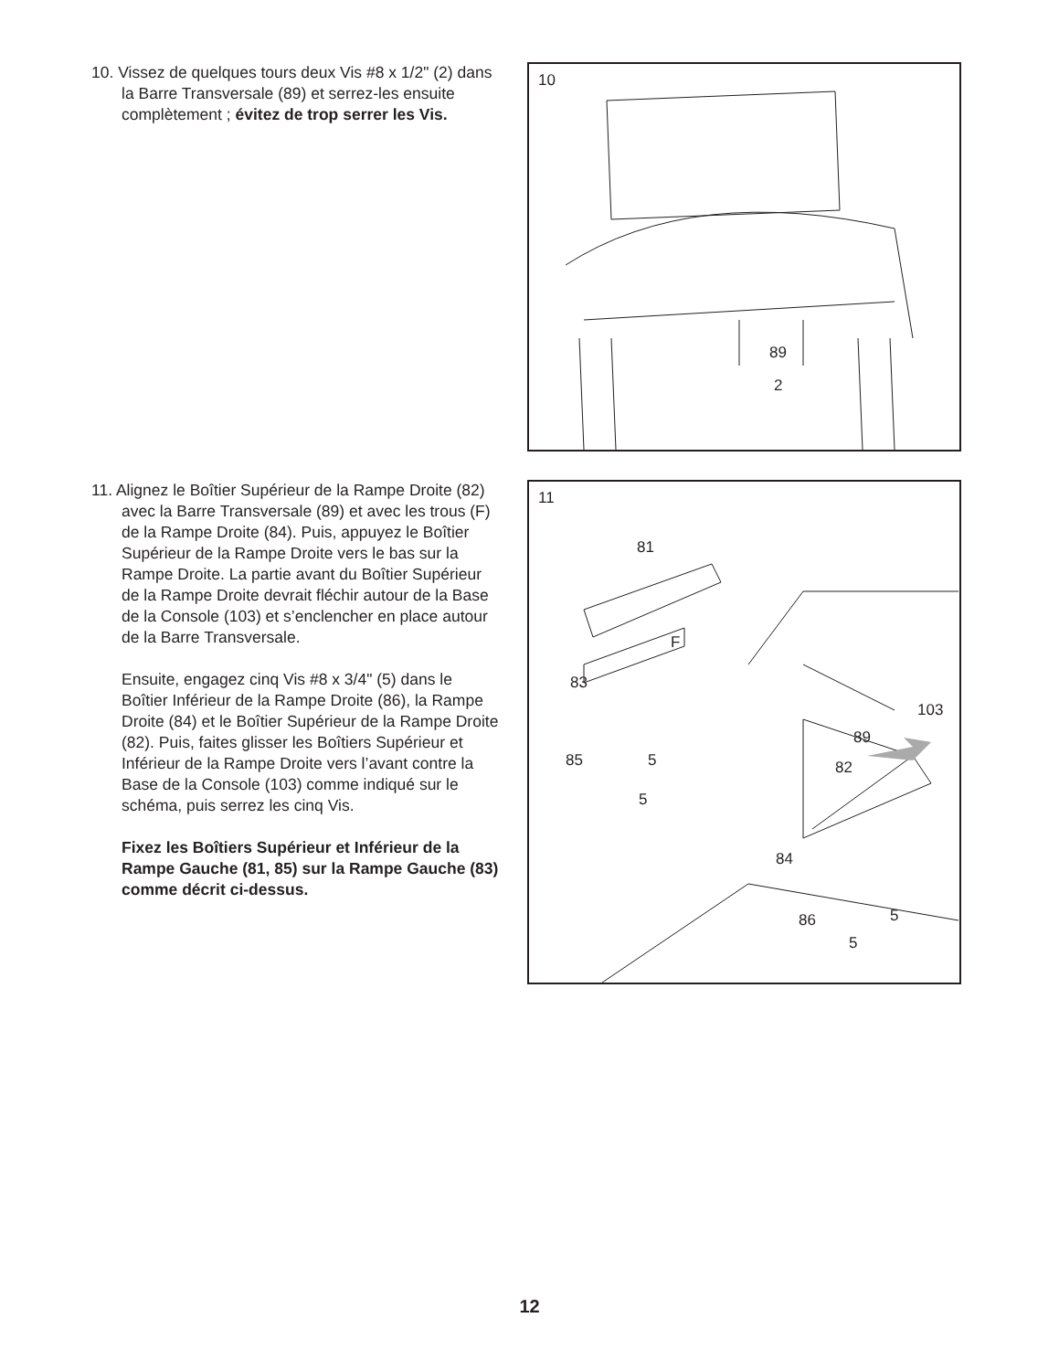10. Vissez de quelques tours deux Vis #8 x 1/2" (2) dans la Barre Transversale (89) et serrez-les ensuite complètement ; évitez de trop serrer les Vis.
10
89
2
11. Alignez le Boîtier Supérieur de la Rampe Droite (82) avec la Barre Transversale (89) et avec les trous (F) de la Rampe Droite (84). Puis, appuyez le Boîtier Supérieur de la Rampe Droite vers le bas sur la Rampe Droite. La partie avant du Boîtier Supérieur de la Rampe Droite devrait fléchir autour de la Base de la Console (103) et s’enclencher en place autour de la Barre Transversale.
Ensuite, engagez cinq Vis #8 x 3/4" (5) dans le Boîtier Inférieur de la Rampe Droite (86), la Rampe Droite (84) et le Boîtier Supérieur de la Rampe Droite (82). Puis, faites glisser les Boîtiers Supérieur et Inférieur de la Rampe Droite vers l’avant contre la Base de la Console (103) comme indiqué sur le schéma, puis serrez les cinq Vis.
Fixez les Boîtiers Supérieur et Inférieur de la Rampe Gauche (81, 85) sur la Rampe Gauche (83) comme décrit ci-dessus.
11
81
F
83
85 5
5
103
89
82
84
86 5
5
12